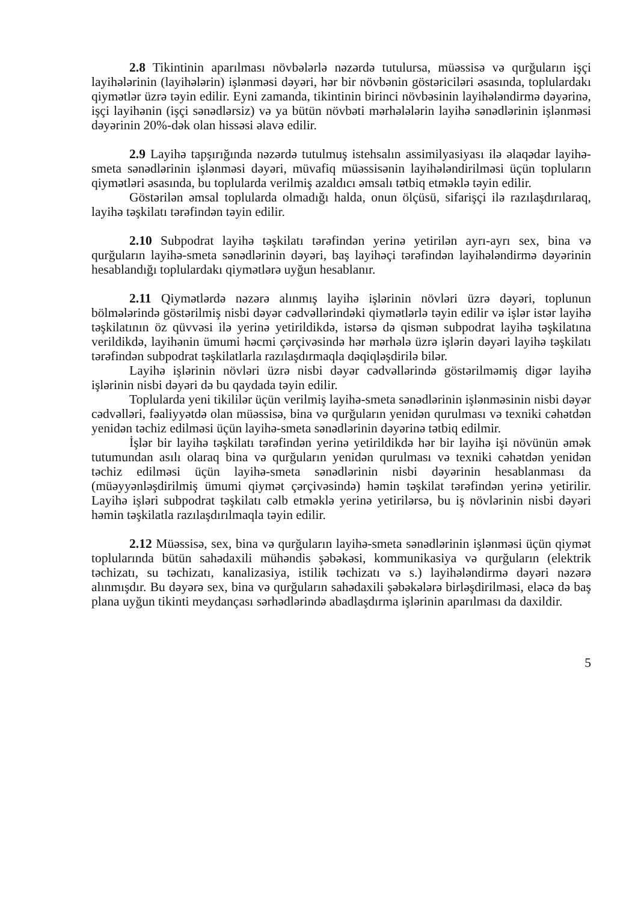2.8 Tikintinin aparılması növbələrlə nəzərdə tutulursa, müəssisə və qurğuların işçi layihələrinin (layihələrin) işlənməsi dəyəri, hər bir növbənin göstəriciləri əsasında, toplulardakı qiymətlər üzrə təyin edilir. Eyni zamanda, tikintinin birinci növbəsinin layihələndirmə dəyərinə, işçi layihənin (işçi sənədlərsiz) və ya bütün növbəti mərhələlərin layihə sənədlərinin işlənməsi dəyərinin 20%-dək olan hissəsi əlavə edilir.
2.9 Layihə tapşırığında nəzərdə tutulmuş istehsalın assimilyasiyası ilə əlaqədar layihə-smeta sənədlərinin işlənməsi dəyəri, müvafiq müəssisənin layihələndirilməsi üçün topluların qiymətləri əsasında, bu toplularda verilmiş azaldıcı əmsalı tətbiq etməklə təyin edilir.
Göstərilən əmsal toplularda olmadığı halda, onun ölçüsü, sifarişçi ilə razılaşdırılaraq, layihə təşkilatı tərəfindən təyin edilir.
2.10 Subpodrat layihə təşkilatı tərəfindən yerinə yetirilən ayrı-ayrı sex, bina və qurğuların layihə-smeta sənədlərinin dəyəri, baş layihəçi tərəfindən layihələndirmə dəyərinin hesablandığı toplulardakı qiymətlərə uyğun hesablanır.
2.11 Qiymətlərdə nəzərə alınmış layihə işlərinin növləri üzrə dəyəri, toplunun bölmələrində göstərilmiş nisbi dəyər cədvəllərindəki qiymətlərlə təyin edilir və işlər istər layihə təşkilatının öz qüvvəsi ilə yerinə yetirildikdə, istərsə də qismən subpodrat layihə təşkilatına verildikdə, layihənin ümumi həcmi çərçivəsində hər mərhələ üzrə işlərin dəyəri layihə təşkilatı tərəfindən subpodrat təşkilatlarla razılaşdırmaqla dəqiqləşdirilə bilər.
Layihə işlərinin növləri üzrə nisbi dəyər cədvəllərində göstərilməmiş digər layihə işlərinin nisbi dəyəri də bu qaydada təyin edilir.
Toplularda yeni tikililər üçün verilmiş layihə-smeta sənədlərinin işlənməsinin nisbi dəyər cədvəlləri, fəaliyyətdə olan müəssisə, bina və qurğuların yenidən qurulması və texniki cəhətdən yenidən təchiz edilməsi üçün layihə-smeta sənədlərinin dəyərinə tətbiq edilmir.
İşlər bir layihə təşkilatı tərəfindən yerinə yetirildikdə hər bir layihə işi növünün əmək tutumundan asılı olaraq bina və qurğuların yenidən qurulması və texniki cəhətdən yenidən təchiz edilməsi üçün layihə-smeta sənədlərinin nisbi dəyərinin hesablanması da (müəyyənləşdirilmiş ümumi qiymət çərçivəsində) həmin təşkilat tərəfindən yerinə yetirilir. Layihə işləri subpodrat təşkilatı cəlb etməklə yerinə yetirilərsə, bu iş növlərinin nisbi dəyəri həmin təşkilatla razılaşdırılmaqla təyin edilir.
2.12 Müəssisə, sex, bina və qurğuların layihə-smeta sənədlərinin işlənməsi üçün qiymət toplularında bütün sahədaxili mühəndis şəbəkəsi, kommunikasiya və qurğuların (elektrik təchizatı, su təchizatı, kanalizasiya, istilik təchizatı və s.) layihələndirmə dəyəri nəzərə alınmışdır. Bu dəyərə sex, bina və qurğuların sahədaxili şəbəkələrə birləşdirilməsi, eləcə də baş plana uyğun tikinti meydançası sərhədlərində abadlaşdırma işlərinin aparılması da daxildir.
5